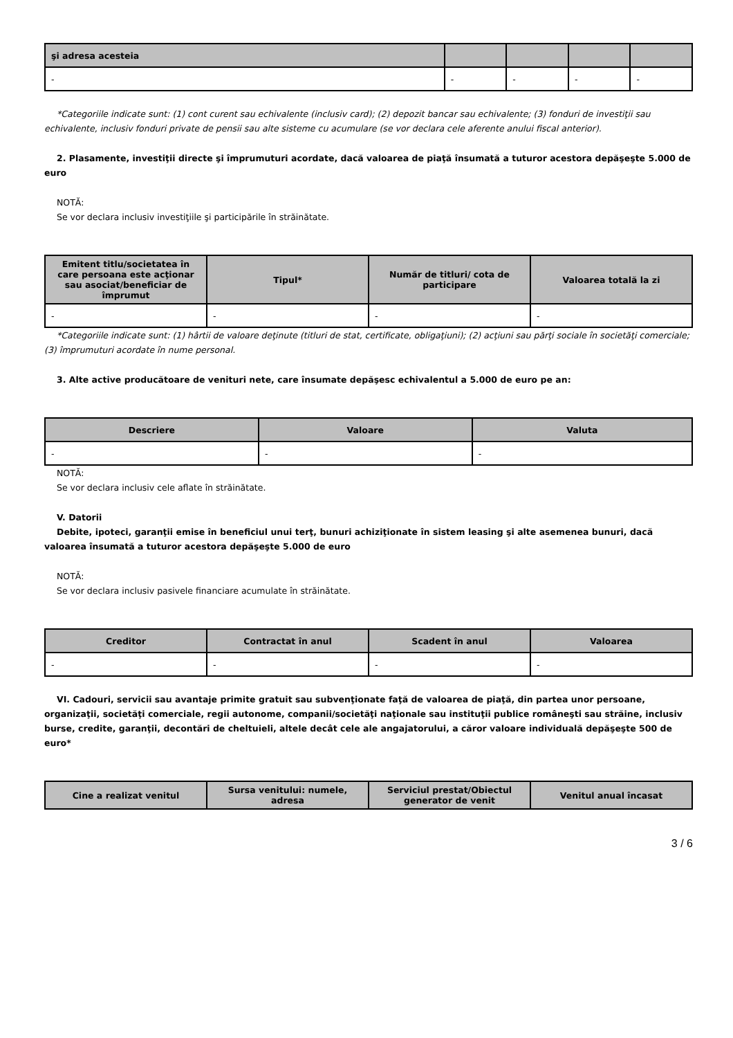| şi adresa acesteia | | | | |
| --- | --- | --- | --- | --- |
| - | - | - | - | - |
*Categoriile indicate sunt: (1) cont curent sau echivalente (inclusiv card); (2) depozit bancar sau echivalente; (3) fonduri de investiţii sau echivalente, inclusiv fonduri private de pensii sau alte sisteme cu acumulare (se vor declara cele aferente anului fiscal anterior).
2. Plasamente, investiţii directe şi împrumuturi acordate, dacă valoarea de piaţă însumată a tuturor acestora depăşeşte 5.000 de euro
NOTĂ:
Se vor declara inclusiv investiţiile şi participările în străinătate.
| Emitent titlu/societatea în care persoana este acţionar sau asociat/beneficiar de împrumut | Tipul* | Număr de titluri/ cota de participare | Valoarea totală la zi |
| --- | --- | --- | --- |
| - | - | - | - |
*Categoriile indicate sunt: (1) hârtii de valoare deţinute (titluri de stat, certificate, obligaţiuni); (2) acţiuni sau părţi sociale în societăţi comerciale; (3) împrumuturi acordate în nume personal.
3. Alte active producătoare de venituri nete, care însumate depăşesc echivalentul a 5.000 de euro pe an:
| Descriere | Valoare | Valuta |
| --- | --- | --- |
| - | - | - |
NOTĂ:
Se vor declara inclusiv cele aflate în străinătate.
V. Datorii
Debite, ipoteci, garanţii emise în beneficiul unui terţ, bunuri achiziţionate în sistem leasing şi alte asemenea bunuri, dacă valoarea însumată a tuturor acestora depăşeşte 5.000 de euro
NOTĂ:
Se vor declara inclusiv pasivele financiare acumulate în străinătate.
| Creditor | Contractat în anul | Scadent în anul | Valoarea |
| --- | --- | --- | --- |
| - | - | - | - |
VI. Cadouri, servicii sau avantaje primite gratuit sau subvenţionate faţă de valoarea de piaţă, din partea unor persoane, organizaţii, societăţi comerciale, regii autonome, companii/societăţi naţionale sau instituţii publice româneşti sau străine, inclusiv burse, credite, garanţii, decontări de cheltuieli, altele decât cele ale angajatorului, a căror valoare individuală depăşeşte 500 de euro*
| Cine a realizat venitul | Sursa venitului: numele, adresa | Serviciul prestat/Obiectul generator de venit | Venitul anual încasat |
| --- | --- | --- | --- |
3 / 6